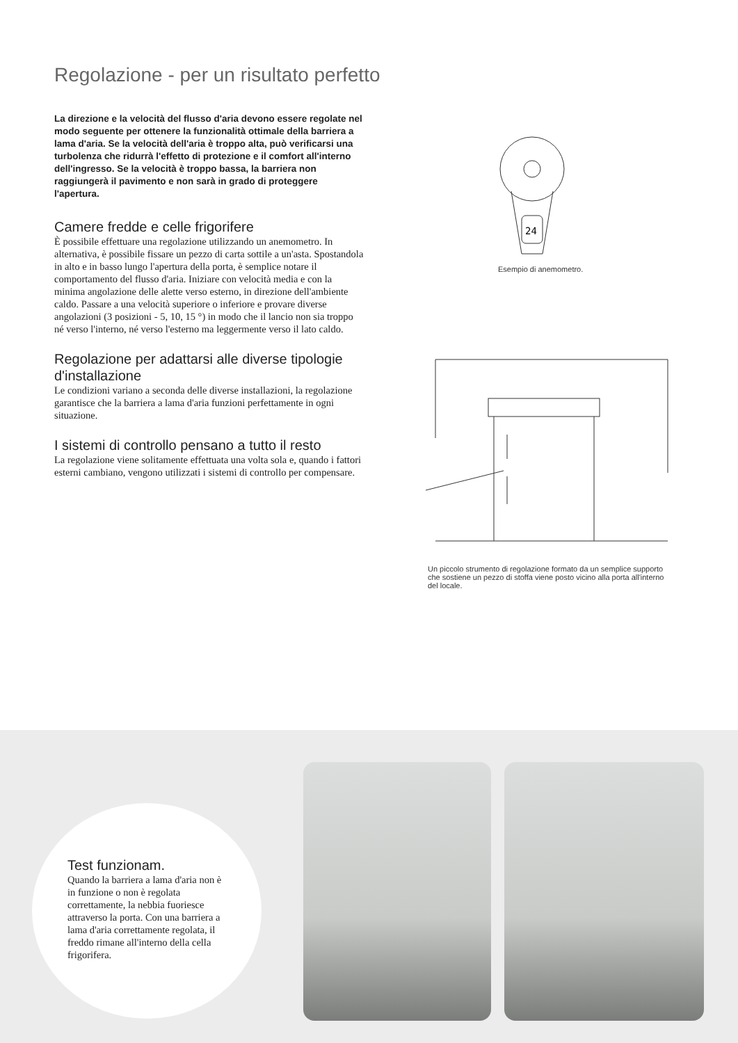Regolazione - per un risultato perfetto
La direzione e la velocità del flusso d'aria devono essere regolate nel modo seguente per ottenere la funzionalità ottimale della barriera a lama d'aria. Se la velocità dell'aria è troppo alta, può verificarsi una turbolenza che ridurrà l'effetto di protezione e il comfort all'interno dell'ingresso. Se la velocità è troppo bassa, la barriera non raggiungerà il pavimento e non sarà in grado di proteggere l'apertura.
Camere fredde e celle frigorifere
È possibile effettuare una regolazione utilizzando un anemometro. In alternativa, è possibile fissare un pezzo di carta sottile a un'asta. Spostandola in alto e in basso lungo l'apertura della porta, è semplice notare il comportamento del flusso d'aria. Iniziare con velocità media e con la minima angolazione delle alette verso esterno, in direzione dell'ambiente caldo. Passare a una velocità superiore o inferiore e provare diverse angolazioni (3 posizioni - 5, 10, 15 °) in modo che il lancio non sia troppo né verso l'interno, né verso l'esterno ma leggermente verso il lato caldo.
Regolazione per adattarsi alle diverse tipologie d'installazione
Le condizioni variano a seconda delle diverse installazioni, la regolazione garantisce che la barriera a lama d'aria funzioni perfettamente in ogni situazione.
I sistemi di controllo pensano a tutto il resto
La regolazione viene solitamente effettuata una volta sola e, quando i fattori esterni cambiano, vengono utilizzati i sistemi di controllo per compensare.
24
Esempio di anemometro.
Un piccolo strumento di regolazione formato da un semplice supporto che sostiene un pezzo di stoffa viene posto vicino alla porta all'interno del locale.
Test funzionam.
Quando la barriera a lama d'aria non è in funzione o non è regolata correttamente, la nebbia fuoriesce attraverso la porta. Con una barriera a lama d'aria correttamente regolata, il freddo rimane all'interno della cella frigorifera.